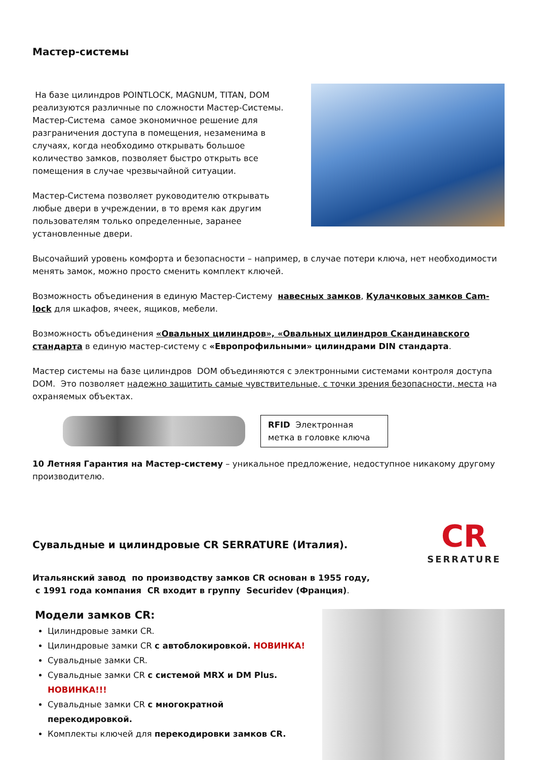Мастер-системы
На базе цилиндров POINTLOCK, MAGNUM, TITAN, DOM реализуются различные по сложности Мастер-Системы.
Мастер-Система самое экономичное решение для разграничения доступа в помещения, незаменима в случаях, когда необходимо открывать большое количество замков, позволяет быстро открыть все помещения в случае чрезвычайной ситуации.
Мастер-Система позволяет руководителю открывать любые двери в учреждении, в то время как другим пользователям только определенные, заранее установленные двери.
Высочайший уровень комфорта и безопасности – например, в случае потери ключа, нет необходимости менять замок, можно просто сменить комплект ключей.
Возможность объединения в единую Мастер-Систему навесных замков, Кулачковых замков Cam-lock для шкафов, ячеек, ящиков, мебели.
Возможность объединения «Овальных цилиндров», «Овальных цилиндров Скандинавского стандарта в единую мастер-систему с «Европрофильными» цилиндрами DIN стандарта.
Мастер системы на базе цилиндров DOM объединяются с электронными системами контроля доступа DOM. Это позволяет надежно защитить самые чувствительные, с точки зрения безопасности, места на охраняемых объектах.
RFID Электронная метка в головке ключа
10 Летняя Гарантия на Мастер-систему – уникальное предложение, недоступное никакому другому производителю.
Сувальдные и цилиндровые CR SERRATURE (Италия).
Итальянский завод по производству замков CR основан в 1955 году,
с 1991 года компания CR входит в группу Securidev (Франция).
CR
SERRATURE
Модели замков CR:
Цилиндровые замки CR.
Цилиндровые замки CR с автоблокировкой. НОВИНКА!
Сувальдные замки CR.
Сувальдные замки CR с системой MRX и DM Plus. НОВИНКА!!!
Сувальдные замки CR с многократной перекодировкой.
Комплекты ключей для перекодировки замков CR.